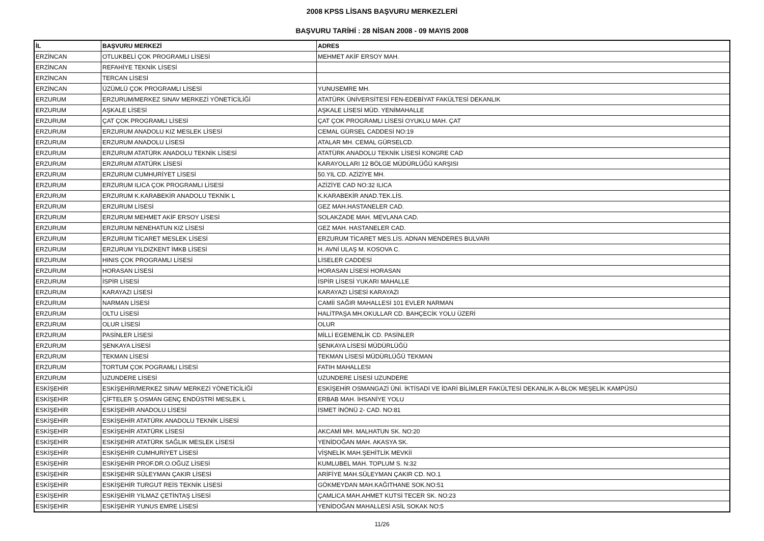2008 KPSS LİSANS BAŞVURU MERKEZLERİ
BAŞVURU TARİHİ : 28 NİSAN 2008 - 09 MAYIS 2008
| İL | BAŞVURU MERKEZİ | ADRES |
| --- | --- | --- |
| ERZİNCAN | OTLUKBELİ ÇOK PROGRAMLI LİSESİ | MEHMET AKİF ERSOY MAH. |
| ERZİNCAN | REFAHİYE TEKNİK LİSESİ | |
| ERZİNCAN | TERCAN LİSESİ | |
| ERZİNCAN | ÜZÜMLÜ ÇOK PROGRAMLI LİSESİ | YUNUSEMRE MH. |
| ERZURUM | ERZURUM/MERKEZ SINAV MERKEZİ YÖNETİCİLİĞİ | ATATÜRK ÜNİVERSİTESİ FEN-EDEBİYAT FAKÜLTESİ DEKANLIK |
| ERZURUM | AŞKALE LİSESİ | AŞKALE LİSESİ MÜD. YENİMAHALLE |
| ERZURUM | ÇAT ÇOK PROGRAMLI LİSESİ | ÇAT ÇOK PROGRAMLI LİSESİ OYUKLU MAH. ÇAT |
| ERZURUM | ERZURUM ANADOLU KIZ MESLEK LİSESİ | CEMAL GÜRSEL CADDESİ NO:19 |
| ERZURUM | ERZURUM ANADOLU LİSESİ | ATALAR MH. CEMAL GÜRSELCD. |
| ERZURUM | ERZURUM ATATÜRK ANADOLU TEKNİK LİSESİ | ATATÜRK ANADOLU TEKNİK LİSESİ KONGRE CAD |
| ERZURUM | ERZURUM ATATÜRK LİSESİ | KARAYOLLARI 12 BÖLGE MÜDÜRLÜĞÜ KARŞISI |
| ERZURUM | ERZURUM CUMHURİYET LİSESİ | 50.YIL CD. AZİZİYE MH. |
| ERZURUM | ERZURUM ILICA ÇOK PROGRAMLI LİSESİ | AZİZİYE CAD NO:32 ILICA |
| ERZURUM | ERZURUM K.KARABEKİR ANADOLU TEKNİK L | K.KARABEKİR ANAD.TEK.LİS. |
| ERZURUM | ERZURUM LİSESİ | GEZ MAH.HASTANELER CAD. |
| ERZURUM | ERZURUM MEHMET AKİF ERSOY LİSESİ | SOLAKZADE MAH. MEVLANA CAD. |
| ERZURUM | ERZURUM NENEHATUN KIZ LİSESİ | GEZ MAH. HASTANELER CAD. |
| ERZURUM | ERZURUM TİCARET MESLEK LİSESİ | ERZURUM TİCARET MES.LİS. ADNAN MENDERES BULVARI |
| ERZURUM | ERZURUM YILDIZKENT İMKB LİSESİ | H. AVNİ ULAŞ M. KOSOVA C. |
| ERZURUM | HINIS ÇOK PROGRAMLI LİSESİ | LİSELER CADDESİ |
| ERZURUM | HORASAN LİSESİ | HORASAN LİSESİ HORASAN |
| ERZURUM | İSPİR LİSESİ | İSPİR LİSESİ YUKARI MAHALLE |
| ERZURUM | KARAYAZI LİSESİ | KARAYAZI LİSESİ KARAYAZI |
| ERZURUM | NARMAN LİSESİ | CAMİİ SAĞIR MAHALLESİ 101 EVLER NARMAN |
| ERZURUM | OLTU LİSESİ | HALİTPAŞA MH.OKULLAR CD. BAHÇECİK YOLU ÜZERİ |
| ERZURUM | OLUR LİSESİ | OLUR |
| ERZURUM | PASİNLER LİSESİ | MİLLİ EGEMENLİK CD. PASİNLER |
| ERZURUM | ŞENKAYA LİSESİ | ŞENKAYA LİSESİ MÜDÜRLÜĞÜ |
| ERZURUM | TEKMAN LİSESİ | TEKMAN LİSESİ MÜDÜRLÜĞÜ TEKMAN |
| ERZURUM | TORTUM ÇOK POGRAMLI LİSESİ | FATIH MAHALLESI |
| ERZURUM | UZUNDERE LİSESİ | UZUNDERE LİSESİ UZUNDERE |
| ESKİŞEHİR | ESKİŞEHİR/MERKEZ SINAV MERKEZİ YÖNETİCİLİĞİ | ESKİŞEHİR OSMANGAZİ ÜNİ. İKTİSADİ VE İDARİ BİLİMLER FAKÜLTESİ DEKANLIK A-BLOK MEŞELİK KAMPÜSÜ |
| ESKİŞEHİR | ÇİFTELER Ş.OSMAN GENÇ ENDÜSTRİ MESLEK L | ERBAB MAH. İHSANİYE YOLU |
| ESKİŞEHİR | ESKİŞEHİR ANADOLU LİSESİ | İSMET İNÖNÜ 2- CAD. NO:81 |
| ESKİŞEHİR | ESKİŞEHİR ATATÜRK ANADOLU TEKNİK LİSESİ | |
| ESKİŞEHİR | ESKİŞEHİR ATATÜRK LİSESİ | AKCAMİ MH. MALHATUN SK. NO:20 |
| ESKİŞEHİR | ESKİŞEHİR ATATÜRK SAĞLIK MESLEK LİSESİ | YENİDOĞAN MAH. AKASYA SK. |
| ESKİŞEHİR | ESKİŞEHİR CUMHURİYET LİSESİ | VİŞNELİK MAH.ŞEHİTLİK MEVKİİ |
| ESKİŞEHİR | ESKİŞEHİR PROF.DR.O.OĞUZ LİSESİ | KUMLUBEL MAH. TOPLUM S. N:32 |
| ESKİŞEHİR | ESKİŞEHİR SÜLEYMAN ÇAKIR LİSESİ | ARİFİYE MAH.SÜLEYMAN ÇAKIR CD. NO.1 |
| ESKİŞEHİR | ESKİŞEHİR TURGUT REİS TEKNİK LİSESİ | GÖKMEYDAN MAH.KAĞITHANE SOK.NO:51 |
| ESKİŞEHİR | ESKİŞEHİR YILMAZ ÇETİNTAŞ LİSESİ | ÇAMLICA MAH.AHMET KUTSİ TECER SK. NO:23 |
| ESKİŞEHİR | ESKİŞEHİR YUNUS EMRE LİSESİ | YENİDOĞAN MAHALLESİ ASİL SOKAK NO:5 |
11/26